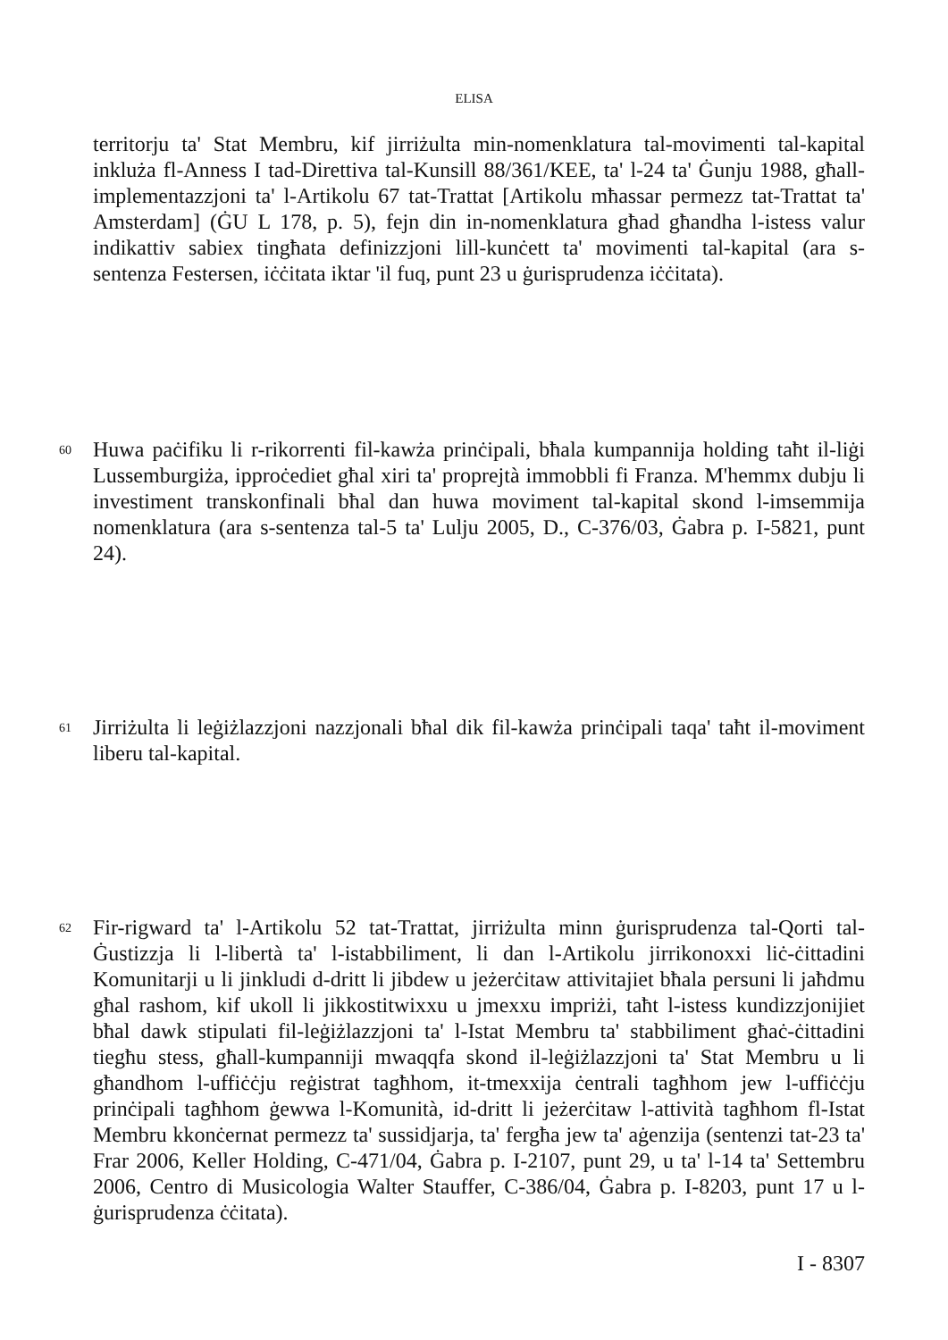ELISA
territorju ta' Stat Membru, kif jirriżulta min-nomenklatura tal-movimenti tal-kapital inkluża fl-Anness I tad-Direttiva tal-Kunsill 88/361/KEE, ta' l-24 ta' Ġunju 1988, għall-implementazzjoni ta' l-Artikolu 67 tat-Trattat [Artikolu mħassar permezz tat-Trattat ta' Amsterdam] (ĠU L 178, p. 5), fejn din in-nomenklatura għad għandha l-istess valur indikattiv sabiex tingħata definizzjoni lill-kunċett ta' movimenti tal-kapital (ara s-sentenza Festersen, iċċitata iktar 'il fuq, punt 23 u ġurisprudenza iċċitata).
60
Huwa paċifiku li r-rikorrenti fil-kawża prinċipali, bħala kumpannija holding taħt il-liġi Lussemburgiża, ipproċediet għal xiri ta' proprejtà immobbli fi Franza. M'hemmx dubju li investiment transkonfinali bħal dan huwa moviment tal-kapital skond l-imsemmija nomenklatura (ara s-sentenza tal-5 ta' Lulju 2005, D., C-376/03, Ġabra p. I-5821, punt 24).
61
Jirriżulta li leġiżlazzjoni nazzjonali bħal dik fil-kawża prinċipali taqa' taħt il-moviment liberu tal-kapital.
62
Fir-rigward ta' l-Artikolu 52 tat-Trattat, jirriżulta minn ġurisprudenza tal-Qorti tal-Ġustizzja li l-libertà ta' l-istabbiliment, li dan l-Artikolu jirrikonoxxi liċ-ċittadini Komunitarji u li jinkludi d-dritt li jibdew u jeżerċitaw attivitajiet bħala persuni li jaħdmu għal rashom, kif ukoll li jikkostitwixxu u jmexxu impriżi, taħt l-istess kundizzjonijiet bħal dawk stipulati fil-leġiżlazzjoni ta' l-Istat Membru ta' stabbiliment għaċ-ċittadini tiegħu stess, għall-kumpanniji mwaqqfa skond il-leġiżlazzjoni ta' Stat Membru u li għandhom l-uffiċċju reġistrat tagħhom, it-tmexxija ċentrali tagħhom jew l-uffiċċju prinċipali tagħhom ġewwa l-Komunità, id-dritt li jeżerċitaw l-attività tagħhom fl-Istat Membru kkonċernat permezz ta' sussidjarja, ta' fergħa jew ta' aġenzija (sentenzi tat-23 ta' Frar 2006, Keller Holding, C-471/04, Ġabra p. I-2107, punt 29, u ta' l-14 ta' Settembru 2006, Centro di Musicologia Walter Stauffer, C-386/04, Ġabra p. I-8203, punt 17 u l-ġurisprudenza ċċitata).
I - 8307